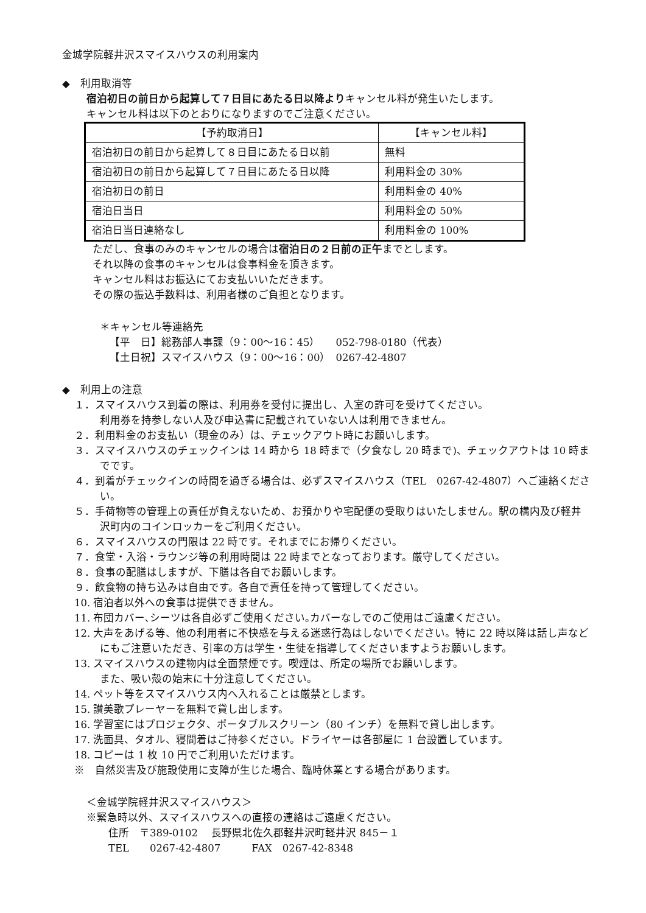金城学院軽井沢スマイスハウスの利用案内
◆　利用取消等
宿泊初日の前日から起算して７日目にあたる日以降よりキャンセル料が発生いたします。
キャンセル料は以下のとおりになりますのでご注意ください。
| 【予約取消日】 | 【キャンセル料】 |
| 宿泊初日の前日から起算して８日目にあたる日以前 | 無料 |
| 宿泊初日の前日から起算して７日目にあたる日以降 | 利用料金の 30% |
| 宿泊初日の前日 | 利用料金の 40% |
| 宿泊日当日 | 利用料金の 50% |
| 宿泊日当日連絡なし | 利用料金の 100% |
ただし、食事のみのキャンセルの場合は宿泊日の２日前の正午までとします。
それ以降の食事のキャンセルは食事料金を頂きます。
キャンセル料はお振込にてお支払いいただきます。
その際の振込手数料は、利用者様のご負担となります。
＊キャンセル等連絡先
【平　日】総務部人事課（9：00～16：45）　　052-798-0180（代表）
【土日祝】スマイスハウス（9：00～16：00）　0267-42-4807
◆　利用上の注意
１．スマイスハウス到着の際は、利用券を受付に提出し、入室の許可を受けてください。
利用券を持参しない人及び申込書に記載されていない人は利用できません。
２．利用料金のお支払い（現金のみ）は、チェックアウト時にお願いします。
３．スマイスハウスのチェックインは 14 時から 18 時まで（夕食なし 20 時まで)、チェックアウトは 10 時までです。
４．到着がチェックインの時間を過ぎる場合は、必ずスマイスハウス（TEL　0267-42-4807）へご連絡ください。
５．手荷物等の管理上の責任が負えないため、お預かりや宅配便の受取りはいたしません。駅の構内及び軽井沢町内のコインロッカーをご利用ください。
６．スマイスハウスの門限は 22 時です。それまでにお帰りください。
７．食堂・入浴・ラウンジ等の利用時間は 22 時までとなっております。厳守してください。
８．食事の配膳はしますが、下膳は各自でお願いします。
９．飲食物の持ち込みは自由です。各自で責任を持って管理してください。
10. 宿泊者以外への食事は提供できません。
11. 布団カバー､シーツは各自必ずご使用ください｡カバーなしでのご使用はご遠慮ください。
12. 大声をあげる等、他の利用者に不快感を与える迷惑行為はしないでください。特に 22 時以降は話し声などにもご注意いただき、引率の方は学生・生徒を指導してくださいますようお願いします。
13. スマイスハウスの建物内は全面禁煙です。喫煙は、所定の場所でお願いします。
また、吸い殻の始末に十分注意してください。
14. ペット等をスマイスハウス内へ入れることは厳禁とします。
15. 讃美歌プレーヤーを無料で貸し出します。
16. 学習室にはプロジェクタ、ポータブルスクリーン（80 インチ）を無料で貸し出します。
17. 洗面具、タオル、寝間着はご持参ください。ドライヤーは各部屋に 1 台設置しています。
18. コピーは 1 枚 10 円でご利用いただけます。
※　自然災害及び施設使用に支障が生じた場合、臨時休業とする場合があります。
＜金城学院軽井沢スマイスハウス＞
※緊急時以外、スマイスハウスへの直接の連絡はご遠慮ください。
住所　〒389-0102　 長野県北佐久郡軽井沢町軽井沢 845－１
TEL　　0267-42-4807　　　FAX　0267-42-8348